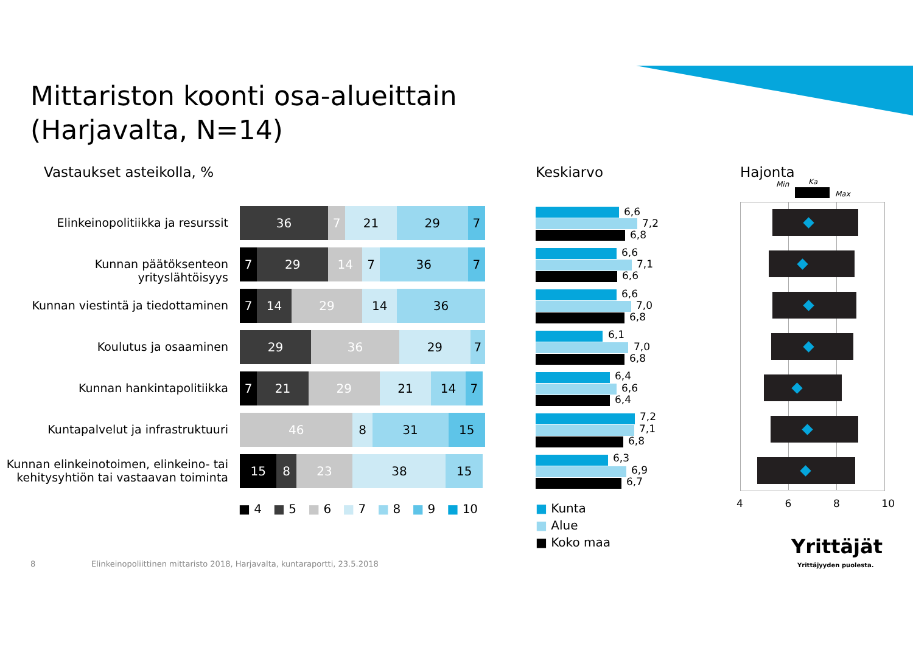Mittariston koonti osa-alueittain
(Harjavalta, N=14)
Vastaukset asteikolla, % Keskiarvo Hajonta
Min Ka
Max
Elinkeinopolitiikka ja resurssit
36 7 21 29 7
Kunnan päätöksenteon yrityslähtöisyys
7 29 14 7 36 7
Kunnan viestintä ja tiedottaminen
7 14 29 14 36
Koulutus ja osaaminen
29 36 29 7
Kunnan hankintapolitiikka
7 21 29 21 14 7
Kuntapalvelut ja infrastruktuuri
46 8 31 15
Kunnan elinkeinotoimen, elinkeino- tai kehitysyhtiön tai vastaavan toiminta
15 8 23 38 15
■ 4 ■ 5 ■ 6 ■ 7 ■ 8 ■ 9 ■ 10
6,6
7,2
6,8
6,6
7,1
6,6
6,6
7,0
6,8
6,1
7,0
6,8
6,4
6,6
6,4
7,2
7,1
6,8
6,3
6,9
6,7
■ Kunta
■ Alue
■ Koko maa
4 6 8 10
8
Elinkeinopoliittinen mittaristo 2018, Harjavalta, kuntaraportti, 23.5.2018
Yrittäjät
Yrittäjyyden puolesta.